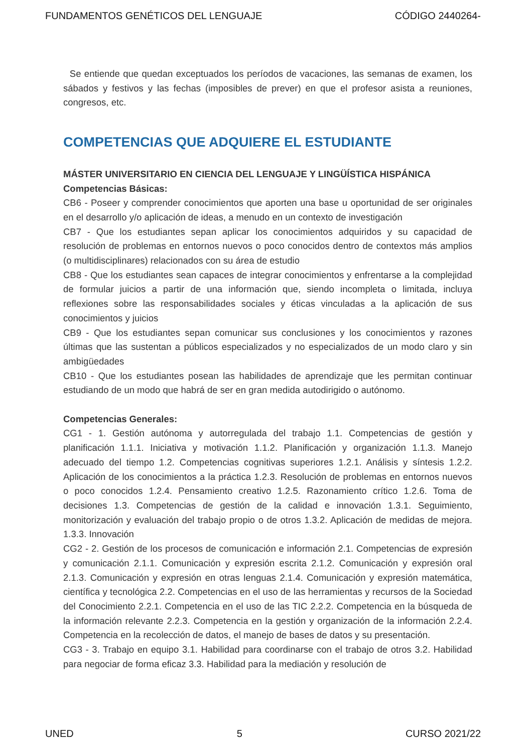FUNDAMENTOS GENÉTICOS DEL LENGUAJE CÓDIGO 2440264-
Se entiende que quedan exceptuados los períodos de vacaciones, las semanas de examen, los sábados y festivos y las fechas (imposibles de prever) en que el profesor asista a reuniones, congresos, etc.
COMPETENCIAS QUE ADQUIERE EL ESTUDIANTE
MÁSTER UNIVERSITARIO EN CIENCIA DEL LENGUAJE Y LINGÜÍSTICA HISPÁNICA
Competencias Básicas:
CB6 - Poseer y comprender conocimientos que aporten una base u oportunidad de ser originales en el desarrollo y/o aplicación de ideas, a menudo en un contexto de investigación
CB7 - Que los estudiantes sepan aplicar los conocimientos adquiridos y su capacidad de resolución de problemas en entornos nuevos o poco conocidos dentro de contextos más amplios (o multidisciplinares) relacionados con su área de estudio
CB8 - Que los estudiantes sean capaces de integrar conocimientos y enfrentarse a la complejidad de formular juicios a partir de una información que, siendo incompleta o limitada, incluya reflexiones sobre las responsabilidades sociales y éticas vinculadas a la aplicación de sus conocimientos y juicios
CB9 - Que los estudiantes sepan comunicar sus conclusiones y los conocimientos y razones últimas que las sustentan a públicos especializados y no especializados de un modo claro y sin ambigüedades
CB10 - Que los estudiantes posean las habilidades de aprendizaje que les permitan continuar estudiando de un modo que habrá de ser en gran medida autodirigido o autónomo.
Competencias Generales:
CG1 - 1. Gestión autónoma y autorregulada del trabajo 1.1. Competencias de gestión y planificación 1.1.1. Iniciativa y motivación 1.1.2. Planificación y organización 1.1.3. Manejo adecuado del tiempo 1.2. Competencias cognitivas superiores 1.2.1. Análisis y síntesis 1.2.2. Aplicación de los conocimientos a la práctica 1.2.3. Resolución de problemas en entornos nuevos o poco conocidos 1.2.4. Pensamiento creativo 1.2.5. Razonamiento crítico 1.2.6. Toma de decisiones 1.3. Competencias de gestión de la calidad e innovación 1.3.1. Seguimiento, monitorización y evaluación del trabajo propio o de otros 1.3.2. Aplicación de medidas de mejora. 1.3.3. Innovación
CG2 - 2. Gestión de los procesos de comunicación e información 2.1. Competencias de expresión y comunicación 2.1.1. Comunicación y expresión escrita 2.1.2. Comunicación y expresión oral 2.1.3. Comunicación y expresión en otras lenguas 2.1.4. Comunicación y expresión matemática, científica y tecnológica 2.2. Competencias en el uso de las herramientas y recursos de la Sociedad del Conocimiento 2.2.1. Competencia en el uso de las TIC 2.2.2. Competencia en la búsqueda de la información relevante 2.2.3. Competencia en la gestión y organización de la información 2.2.4. Competencia en la recolección de datos, el manejo de bases de datos y su presentación.
CG3 - 3. Trabajo en equipo 3.1. Habilidad para coordinarse con el trabajo de otros 3.2. Habilidad para negociar de forma eficaz 3.3. Habilidad para la mediación y resolución de
UNED 5 CURSO 2021/22